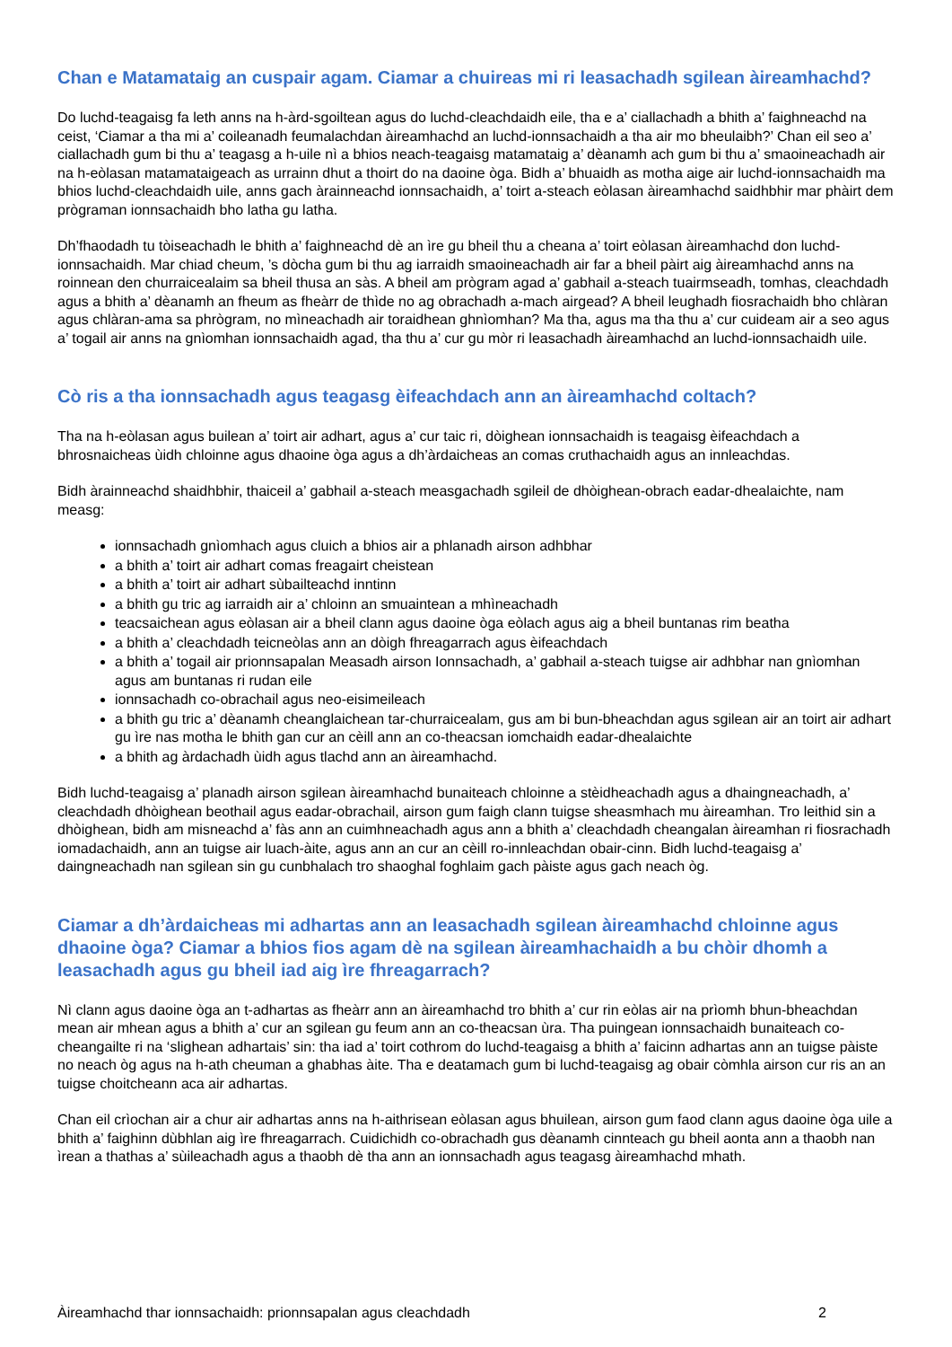Chan e Matamataig an cuspair agam. Ciamar a chuireas mi ri leasachadh sgilean àireamhachd?
Do luchd-teagaisg fa leth anns na h-àrd-sgoiltean agus do luchd-cleachdaidh eile, tha e a’ ciallachadh a bhith a’ faighneachd na ceist, ‘Ciamar a tha mi a’ coileanadh feumalachdan àireamhachd an luchd-ionnsachaidh a tha air mo bheulaibh?’ Chan eil seo a’ ciallachadh gum bi thu a’ teagasg a h-uile nì a bhios neach-teagaisg matamataig a’ dèanamh ach gum bi thu a’ smaoineachadh air na h-eòlasan matamataigeach as urrainn dhut a thoirt do na daoine òga. Bidh a’ bhuaidh as motha aige air luchd-ionnsachaidh ma bhios luchd-cleachdaidh uile, anns gach àrainneachd ionnsachaidh, a’ toirt a-steach eòlasan àireamhachd saidhbhir mar phàirt dem prògraman ionnsachaidh bho latha gu latha.
Dh’fhaodadh tu tòiseachadh le bhith a’ faighneachd dè an ìre gu bheil thu a cheana a’ toirt eòlasan àireamhachd don luchd-ionnsachaidh. Mar chiad cheum, ’s dòcha gum bi thu ag iarraidh smaoineachadh air far a bheil pàirt aig àireamhachd anns na roinnean den churraicealaim sa bheil thusa an sàs. A bheil am prògram agad a’ gabhail a-steach tuairmseadh, tomhas, cleachdadh agus a bhith a’ dèanamh an fheum as fheàrr de thìde no ag obrachadh a-mach airgead? A bheil leughadh fiosrachaidh bho chlàran agus chlàran-ama sa phrògram, no mìneachadh air toraidhean ghnìomhan? Ma tha, agus ma tha thu a’ cur cuideam air a seo agus a’ togail air anns na gnìomhan ionnsachaidh agad, tha thu a’ cur gu mòr ri leasachadh àireamhachd an luchd-ionnsachaidh uile.
Cò ris a tha ionnsachadh agus teagasg èifeachdach ann an àireamhachd coltach?
Tha na h-eòlasan agus builean a’ toirt air adhart, agus a’ cur taic ri, dòighean ionnsachaidh is teagaisg èifeachdach a bhrosnaicheas ùidh chloinne agus dhaoine òga agus a dh’àrdaicheas an comas cruthachaidh agus an innleachdas.
Bidh àrainneachd shaidhbhir, thaiceil a’ gabhail a-steach measgachadh sgileil de dhòighean-obrach eadar-dhealaichte, nam measg:
ionnsachadh gnìomhach agus cluich a bhios air a phlanadh airson adhbhar
a bhith a’ toirt air adhart comas freagairt cheistean
a bhith a’ toirt air adhart sùbailteachd inntinn
a bhith gu tric ag iarraidh air a’ chloinn an smuaintean a mhìneachadh
teacsaichean agus eòlasan air a bheil clann agus daoine òga eòlach agus aig a bheil buntanas rim beatha
a bhith a’ cleachdadh teicneòlas ann an dòigh fhreagarrach agus èifeachdach
a bhith a’ togail air prionnsapalan Measadh airson Ionnsachadh, a’ gabhail a-steach tuigse air adhbhar nan gnìomhan agus am buntanas ri rudan eile
ionnsachadh co-obrachail agus neo-eisimeileach
a bhith gu tric a’ dèanamh cheanglaichean tar-churraicealam, gus am bi bun-bheachdan agus sgilean air an toirt air adhart gu ìre nas motha le bhith gan cur an cèill ann an co-theacsan iomchaidh eadar-dhealaichte
a bhith ag àrdachadh ùidh agus tlachd ann an àireamhachd.
Bidh luchd-teagaisg a’ planadh airson sgilean àireamhachd bunaiteach chloinne a stèidheachadh agus a dhaingneachadh, a’ cleachdadh dhòighean beothail agus eadar-obrachail, airson gum faigh clann tuigse sheasmhach mu àireamhan. Tro leithid sin a dhòighean, bidh am misneachd a’ fàs ann an cuimhneachadh agus ann a bhith a’ cleachdadh cheangalan àireamhan ri fiosrachadh iomadachaidh, ann an tuigse air luach-àite, agus ann an cur an cèill ro-innleachdan obair-cinn. Bidh luchd-teagaisg a’ daingneachadh nan sgilean sin gu cunbhalach tro shaoghal foghlaim gach pàiste agus gach neach òg.
Ciamar a dh’àrdaicheas mi adhartas ann an leasachadh sgilean àireamhachd chloinne agus dhaoine òga? Ciamar a bhios fios agam dè na sgilean àireamhachaidh a bu chòir dhomh a leasachadh agus gu bheil iad aig ìre fhreagarrach?
Nì clann agus daoine òga an t-adhartas as fheàrr ann an àireamhachd tro bhith a’ cur rin eòlas air na prìomh bhun-bheachdan mean air mhean agus a bhith a’ cur an sgilean gu feum ann an co-theacsan ùra. Tha puingean ionnsachaidh bunaiteach co-cheangailte ri na ‘slighean adhartais’ sin: tha iad a’ toirt cothrom do luchd-teagaisg a bhith a’ faicinn adhartas ann an tuigse pàiste no neach òg agus na h-ath cheuman a ghabhas àite. Tha e deatamach gum bi luchd-teagaisg ag obair còmhla airson cur ris an an tuigse choitcheann aca air adhartas.
Chan eil crìochan air a chur air adhartas anns na h-aithrisean eòlasan agus bhuilean, airson gum faod clann agus daoine òga uile a bhith a’ faighinn dùbhlan aig ìre fhreagarrach. Cuidichidh co-obrachadh gus dèanamh cinnteach gu bheil aonta ann a thaobh nan ìrean a thathas a’ sùileachadh agus a thaobh dè tha ann an ionnsachadh agus teagasg àireamhachd mhath.
Àireamhachd thar ionnsachaidh: prionnsapalan agus cleachdadh 2